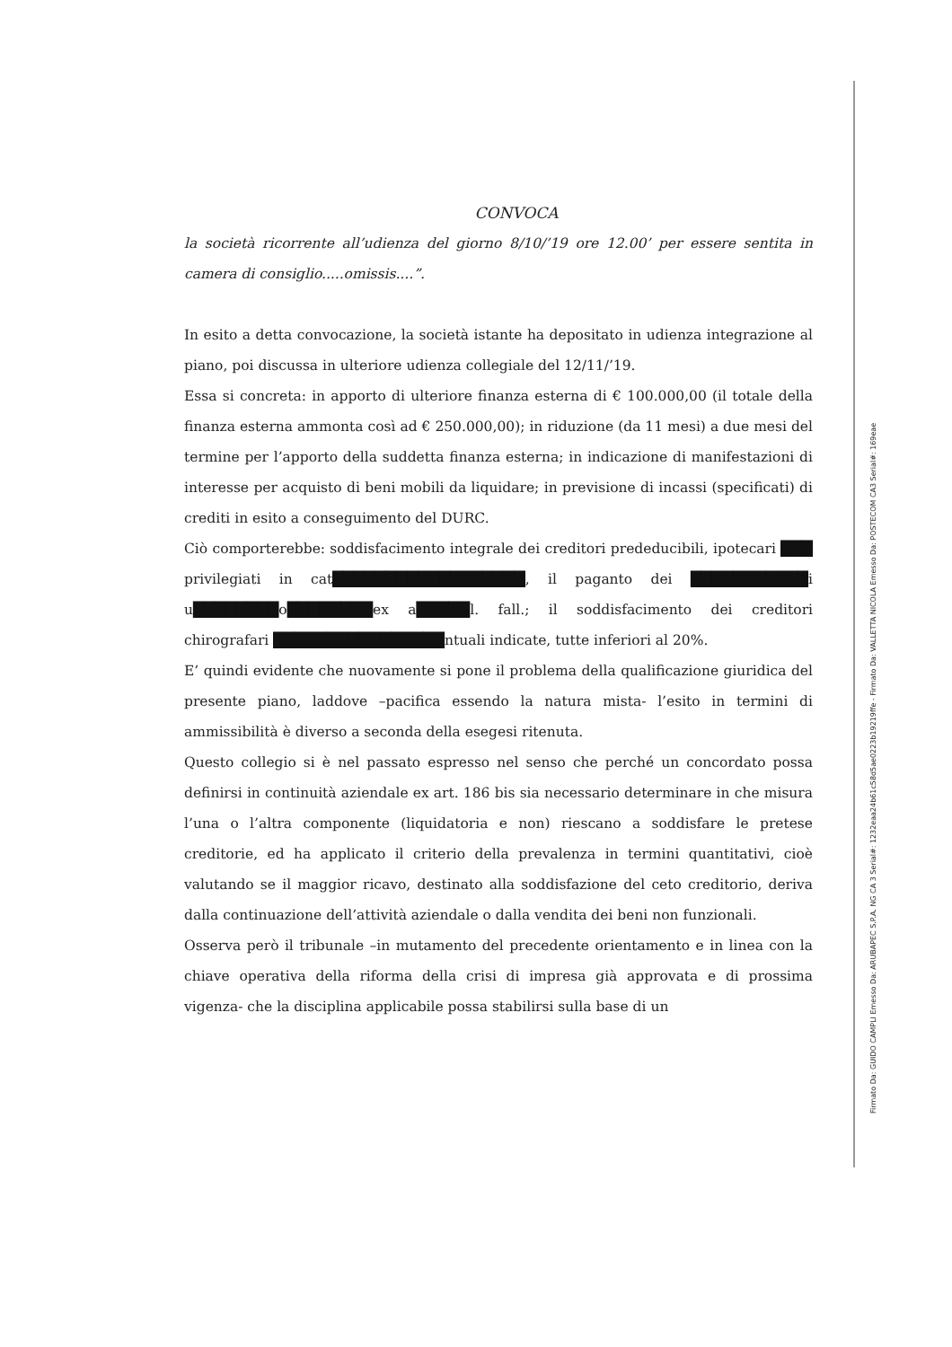CONVOCA
la società ricorrente all’udienza del giorno 8/10/’19 ore 12.00’ per essere sentita in camera di consiglio.....omissis....”.
In esito a detta convocazione, la società istante ha depositato in udienza integrazione al piano, poi discussa in ulteriore udienza collegiale del 12/11/’19.
Essa si concreta: in apporto di ulteriore finanza esterna di € 100.000,00 (il totale della finanza esterna ammonta così ad € 250.000,00); in riduzione (da 11 mesi) a due mesi del termine per l’apporto della suddetta finanza esterna; in indicazione di manifestazioni di interesse per acquisto di beni mobili da liquidare; in previsione di incassi (specificati) di crediti in esito a conseguimento del DURC.
Ciò comporterebbe: soddisfacimento integrale dei creditori prededucibili, ipotecari ███ privilegiati in cat██████████████████, il paganto dei ███████████i u████████o████████ex a█████l. fall.; il soddisfacimento dei creditori chirografari ████████████████ntuali indicate, tutte inferiori al 20%.
E’ quindi evidente che nuovamente si pone il problema della qualificazione giuridica del presente piano, laddove –pacifica essendo la natura mista- l’esito in termini di ammissibilità è diverso a seconda della esegesi ritenuta.
Questo collegio si è nel passato espresso nel senso che perché un concordato possa definirsi in continuità aziendale ex art. 186 bis sia necessario determinare in che misura l’una o l’altra componente (liquidatoria e non) riescano a soddisfare le pretese creditorie, ed ha applicato il criterio della prevalenza in termini quantitativi, cioè valutando se il maggior ricavo, destinato alla soddisfazione del ceto creditorio, deriva dalla continuazione dell’attività aziendale o dalla vendita dei beni non funzionali.
Osserva però il tribunale –in mutamento del precedente orientamento e in linea con la chiave operativa della riforma della crisi di impresa già approvata e di prossima vigenza- che la disciplina applicabile possa stabilirsi sulla base di un
Firmato Da: GUIDO CAMPLI Emesso Da: ARUBAPEC S.P.A. NG CA 3 Serial#: 1232eaa24b61c58d5ae0223b19219ffe - Firmato Da: VALLETTA NICOLA Emesso Da: POSTECOM CA3 Serial#: 169eae